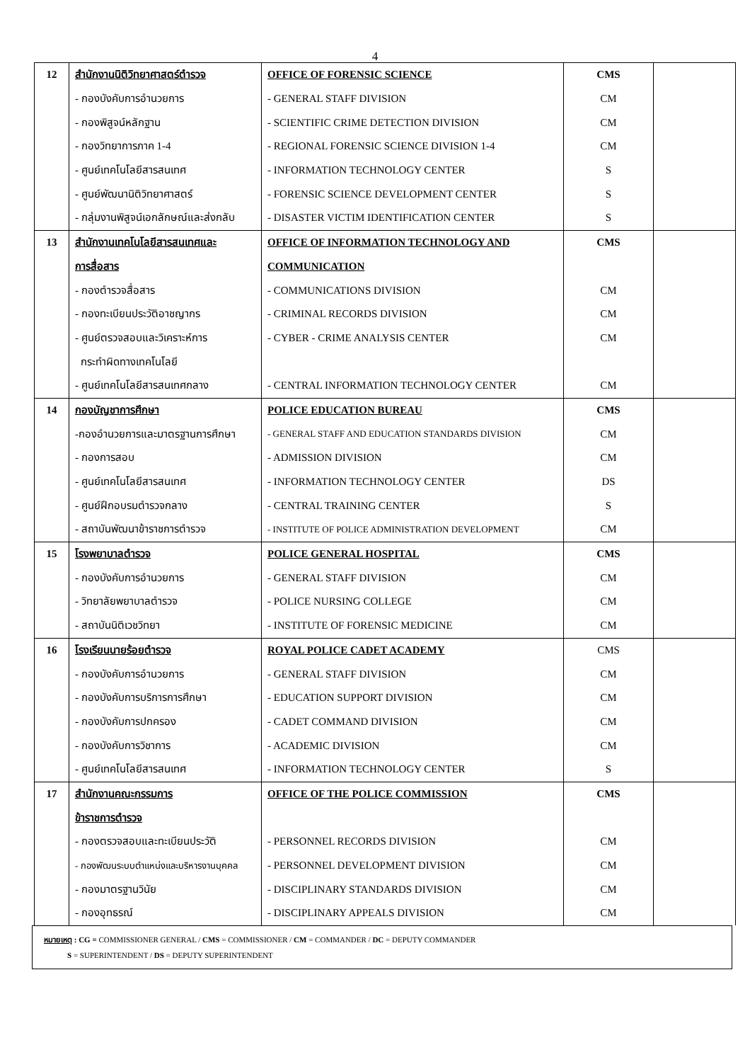4
| 12 | สำนักงานนิติวิทยาศาสตร์ตำรวจ | OFFICE OF FORENSIC SCIENCE | CMS | |
| | - กองบังคับการอำนวยการ | - GENERAL STAFF DIVISION | CM | |
| | - กองพิสูจน์หลักฐาน | - SCIENTIFIC CRIME DETECTION DIVISION | CM | |
| | - กองวิทยาการภาค 1-4 | - REGIONAL FORENSIC SCIENCE DIVISION 1-4 | CM | |
| | - ศูนย์เทคโนโลยีสารสนเทศ | - INFORMATION TECHNOLOGY CENTER | S | |
| | - ศูนย์พัฒนานิติวิทยาศาสตร์ | - FORENSIC SCIENCE DEVELOPMENT CENTER | S | |
| | - กลุ่มงานพิสูจน์เอกลักษณ์และส่งกลับ | - DISASTER VICTIM IDENTIFICATION CENTER | S | |
| 13 | สำนักงานเทคโนโลยีสารสนเทศและ | OFFICE OF INFORMATION TECHNOLOGY AND | CMS | |
| | การสื่อสาร | COMMUNICATION | | |
| | - กองตำรวจสื่อสาร | - COMMUNICATIONS DIVISION | CM | |
| | - กองทะเบียนประวัติอาชญากร | - CRIMINAL RECORDS DIVISION | CM | |
| | - ศูนย์ตรวจสอบและวิเคราะห์การ | - CYBER - CRIME ANALYSIS CENTER | CM | |
| | กระทำผิดทางเทคโนโลยี | | | |
| | - ศูนย์เทคโนโลยีสารสนเทศกลาง | - CENTRAL INFORMATION TECHNOLOGY CENTER | CM | |
| 14 | กองบัญชาการศึกษา | POLICE EDUCATION BUREAU | CMS | |
| | -กองอำนวยการและมาตรฐานการศึกษา | - GENERAL STAFF AND EDUCATION STANDARDS DIVISION | CM | |
| | - กองการสอบ | - ADMISSION DIVISION | CM | |
| | - ศูนย์เทคโนโลยีสารสนเทศ | - INFORMATION TECHNOLOGY CENTER | DS | |
| | - ศูนย์ฝึกอบรมตำรวจกลาง | - CENTRAL TRAINING CENTER | S | |
| | - สถาบันพัฒนาข้าราชการตำรวจ | - INSTITUTE OF POLICE ADMINISTRATION DEVELOPMENT | CM | |
| 15 | โรงพยาบาลตำรวจ | POLICE GENERAL HOSPITAL | CMS | |
| | - กองบังคับการอำนวยการ | - GENERAL STAFF DIVISION | CM | |
| | - วิทยาลัยพยาบาลตำรวจ | - POLICE NURSING COLLEGE | CM | |
| | - สถาบันนิติเวชวิทยา | - INSTITUTE OF FORENSIC MEDICINE | CM | |
| 16 | โรงเรียนนายร้อยตำรวจ | ROYAL POLICE CADET ACADEMY | CMS | |
| | - กองบังคับการอำนวยการ | - GENERAL STAFF DIVISION | CM | |
| | - กองบังคับการบริการการศึกษา | - EDUCATION SUPPORT DIVISION | CM | |
| | - กองบังคับการปกครอง | - CADET COMMAND DIVISION | CM | |
| | - กองบังคับการวิชาการ | - ACADEMIC DIVISION | CM | |
| | - ศูนย์เทคโนโลยีสารสนเทศ | - INFORMATION TECHNOLOGY CENTER | S | |
| 17 | สำนักงานคณะกรรมการ | OFFICE OF THE POLICE COMMISSION | CMS | |
| | ข้าราชการตำรวจ | | | |
| | - กองตรวจสอบและทะเบียนประวัติ | - PERSONNEL RECORDS DIVISION | CM | |
| | - กองพัฒนระบบตำแหน่งและบริหารงานบุคคล | - PERSONNEL DEVELOPMENT DIVISION | CM | |
| | - กองมาตรฐานวินัย | - DISCIPLINARY STANDARDS DIVISION | CM | |
| | - กองอุทธรณ์ | - DISCIPLINARY APPEALS DIVISION | CM | |
หมายเหตุ : CG = COMMISSIONER GENERAL / CMS = COMMISSIONER / CM = COMMANDER / DC = DEPUTY COMMANDER
S = SUPERINTENDENT / DS = DEPUTY SUPERINTENDENT